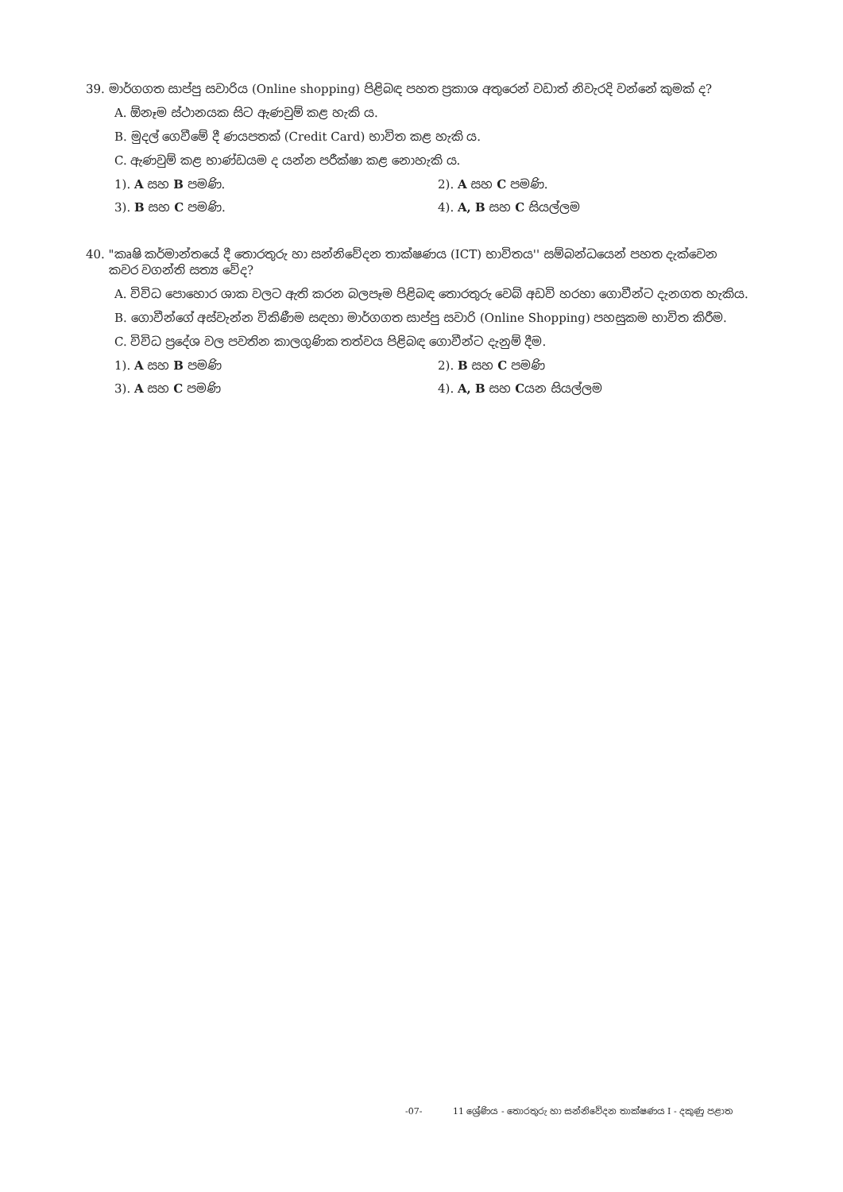39. මාර්ගගත සාප්පු සවාරිය (Online shopping) පිළිබඳ පහත ප්‍රකාශ අතුරෙන් වඩාත් නිවැරදි වන්නේ කුමක් ද?
A. ඕනෑම ස්ථානයක සිට ඇණවුම් කළ හැකි ය.
B. මුදල් ගෙවීමේ දී ණයපතක් (Credit Card) භාවිත කළ හැකි ය.
C. ඇණවුම් කළ භාණ්ඩයම ද යන්න පරීක්ෂා කළ නොහැකි ය.
1). A සහ B පමණි. 2). A සහ C පමණි.
3). B සහ C පමණි. 4). A, B සහ C සියල්ලම
40. "කෘෂි කර්මාන්තයේ දී තොරතුරු හා සන්නිවේදන තාක්ෂණය (ICT) භාවිතය'' සම්බන්ධයෙන් පහත දැක්වෙන
කවර වගන්ති සත්‍ය වේද?
A. විවිධ පොහොර ශාක වලට ඇති කරන බලපෑම පිළිබඳ තොරතුරු වෙබ් අඩවි හරහා ගොවීන්ට දැනගත හැකිය.
B. ගොවීන්ගේ අස්වැන්න විකිණීම සඳහා මාර්ගගත සාප්පු සවාරි (Online Shopping) පහසුකම භාවිත කිරීම.
C. විවිධ ප්‍රදේශ වල පවතින කාලගුණික තත්වය පිළිබඳ ගොවීන්ට දැනුම් දීම.
1). A සහ B පමණි 2). B සහ C පමණි
3). A සහ C පමණි 4). A, B සහ Cයන සියල්ලම
-07- 11 ශ්‍රේණිය - තොරතුරු හා සන්නිවේදන තාක්ෂණය I - දකුණු පළාත